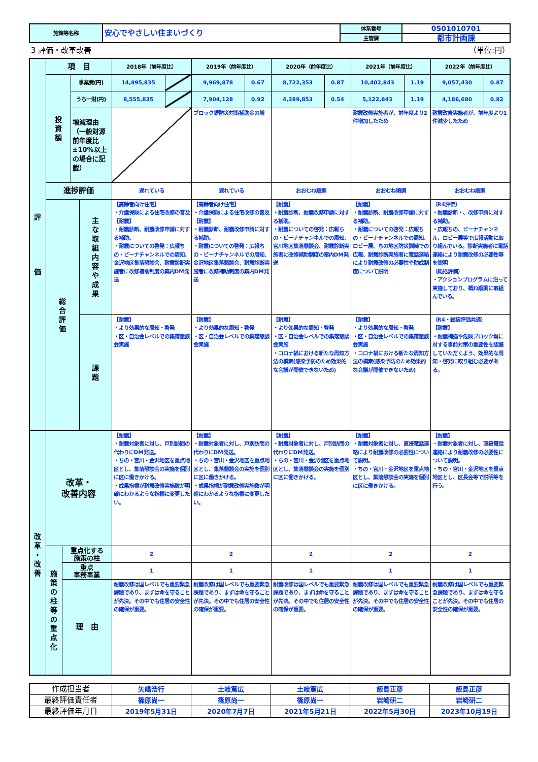| 施策等名称 | 安心でやさしい住まいづくり | 体系番号 | 0501010701 |
| | | 主管課 | 都市計画課 |
3 評価・改革改善 （単位:円）
| 評 価 | 項 目 | | | | 2018年（前年度比） | | 2019年（前年度比） | | 2020年（前年度比） | | 2021年（前年度比） | | 2022年（前年度比） | |
| | 投 資 額 | | 事業費(円) | | 14,895,835 | | 9,969,878 | 0.67 | 8,722,353 | 0.87 | 10,402,843 | 1.19 | 9,057,430 | 0.87 |
| | | | うち一財(円) | | 8,555,835 | | 7,904,128 | 0.92 | 4,289,853 | 0.54 | 5,122,843 | 1.19 | 4,186,680 | 0.82 |
| | | | 増減理由（一般財源前年度比±10%以上の場合に記載） | | | | ブロック塀防災対策補助金の増 | | | | 耐震改修実施者が、前年度より2件増加したため | | 耐震改修実施者が、前年度より1件減少したため | |
| | 進捗評価 | | | | 遅れている | | 遅れている | | おおむね順調 | | おおむね順調 | | おおむね順調 | |
| | 総 合 評 価 | | | 主 な 取 組 内 容 や 成 果 | 【高齢者向け住宅】 ・介護保険による住宅改修の普及 【耐震】 ・耐震診断、耐震改修申請に対する補助。 ・耐震についての啓発：広報ちの・ビーナチャンネルでの周知、金沢地区集落懇談会、耐震診断実施者に改修補助制度の案内DM発送 | | 【高齢者向け住宅】 ・介護保険による住宅改修の普及 【耐震】 ・耐震診断、耐震改修申請に対する補助。 ・耐震についての啓発：広報ちの・ビーナチャンネルでの周知、金沢地区集落懇談会、耐震診断実施者に改修補助制度の案内DM発送 | | 【耐震】 ・耐震診断、耐震改修申請に対する補助。 ・耐震についての啓発：広報ちの・ビーナチャンネルでの周知、宮川地区集落懇談会、耐震診断実施者に改修補助制度の案内DM発送 | | 【耐震】 ・耐震診断、耐震改修申請に対する補助。 ・耐震についての啓発：広報ちの・ビーナチャンネルでの周知、ロビー展、ちの地区防災訓練での広報、耐震診断実施者に電話連絡により耐震改修の必要性や助成制度について説明 | | （R4評価） ・耐震診断・、改修申請に対する補助。 ・広報ちの、ビーナチャンネル、ロビー展等で広報活動に取り組んでいる。診断実施者に電話連絡により耐震改修の必要性等を説明 （総括評価） ・アクションプログラムに沿って実施しており、概ね順調に取組んでいる。 | |
| | | | | 課 題 | 【耐震】 ・より効果的な周知・啓発 ・区・自治会レベルでの集落懇談会実施 | | 【耐震】 ・より効果的な周知・啓発 ・区・自治会レベルでの集落懇談会実施 | | 【耐震】 ・より効果的な周知・啓発 ・区・自治会レベルでの集落懇談会実施 ・コロナ禍における新たな周知方法の模索(感染予防のため効果的な会議が開催できないため) | | 【耐震】 ・より効果的な周知・啓発 ・区・自治会レベルでの集落懇談会実施 ・コロナ禍における新たな周知方法の模索(感染予防のため効果的な会議が開催できないため) | | （R4・総括評価共通） 【耐震】 ・耐震補強や危険ブロック塀に対する事前対策の重要性を認識していただくよう、効果的な周知・啓発に取り組む必要がある。 | |
| 改 革 ・ 改 善 | 改革・ 改善内容 | | | | 【耐震】 ・耐震対象者に対し、戸別訪問の代わりにDM発送。 ・ちの・宮川・金沢地区を重点地区とし、集落懇談会の実施を個別に区に働きかける。 ・成果指標が耐震改修実施数が明確にわかるような指標に変更したい。 | | 【耐震】 ・耐震対象者に対し、戸別訪問の代わりにDM発送。 ・ちの・宮川・金沢地区を重点地区とし、集落懇談会の実施を個別に区に働きかける。 ・成果指標が耐震改修実施数が明確にわかるような指標に変更したい。 | | 【耐震】 ・耐震対象者に対し、戸別訪問の代わりにDM発送。 ・ちの・宮川・金沢地区を重点地区とし、集落懇談会の実施を個別に区に働きかける。 | | 【耐震】 ・耐震対象者に対し、直接電話連絡により耐震改修の必要性について説明。 ・ちの・宮川・金沢地区を重点地区とし、集落懇談会の実施を個別に区に働きかける。 | | 【耐震】 ・耐震対象者に対し、直接電話連絡により耐震改修の必要性について説明。 ・ちの・宮川・金沢地区を重点地区とし、区長会等で説明等を行う。 | |
| | 施 策 の 柱 等 の 重 点 化 | 重点化する 施策の柱 | | | 2 | | 2 | | 2 | | 2 | | 2 | |
| | | 重点 事務事業 | | | 1 | | 1 | | 1 | | 1 | | 1 | |
| | | 理 由 | | | 耐震改修は国レベルでも重要緊急課題であり、まずは命を守ることが先決。その中でも住居の安全性の確保が重要。 | | 耐震改修は国レベルでも重要緊急課題であり、まずは命を守ることが先決。その中でも住居の安全性の確保が重要。 | | 耐震改修は国レベルでも重要緊急課題であり、まずは命を守ることが先決。その中でも住居の安全性の確保が重要。 | | 耐震改修は国レベルでも重要緊急課題であり、まずは命を守ることが先決。その中でも住居の安全性の確保が重要。 | | 耐震改修は国レベルでも重要緊急課題であり、まずは命を守ることが先決。その中でも住居の安全性の確保が重要。 | |
| 作成担当者 | 矢嶋浩行 | 土岐篤広 | 土岐篤広 | 飯島正彦 | 飯島正彦 |
| 最終評価責任者 | 篠原尚一 | 篠原尚一 | 篠原尚一 | 岩崎研二 | 岩崎研二 |
| 最終評価年月日 | 2019年5月31日 | 2020年7月7日 | 2021年5月21日 | 2022年5月30日 | 2023年10月19日 |